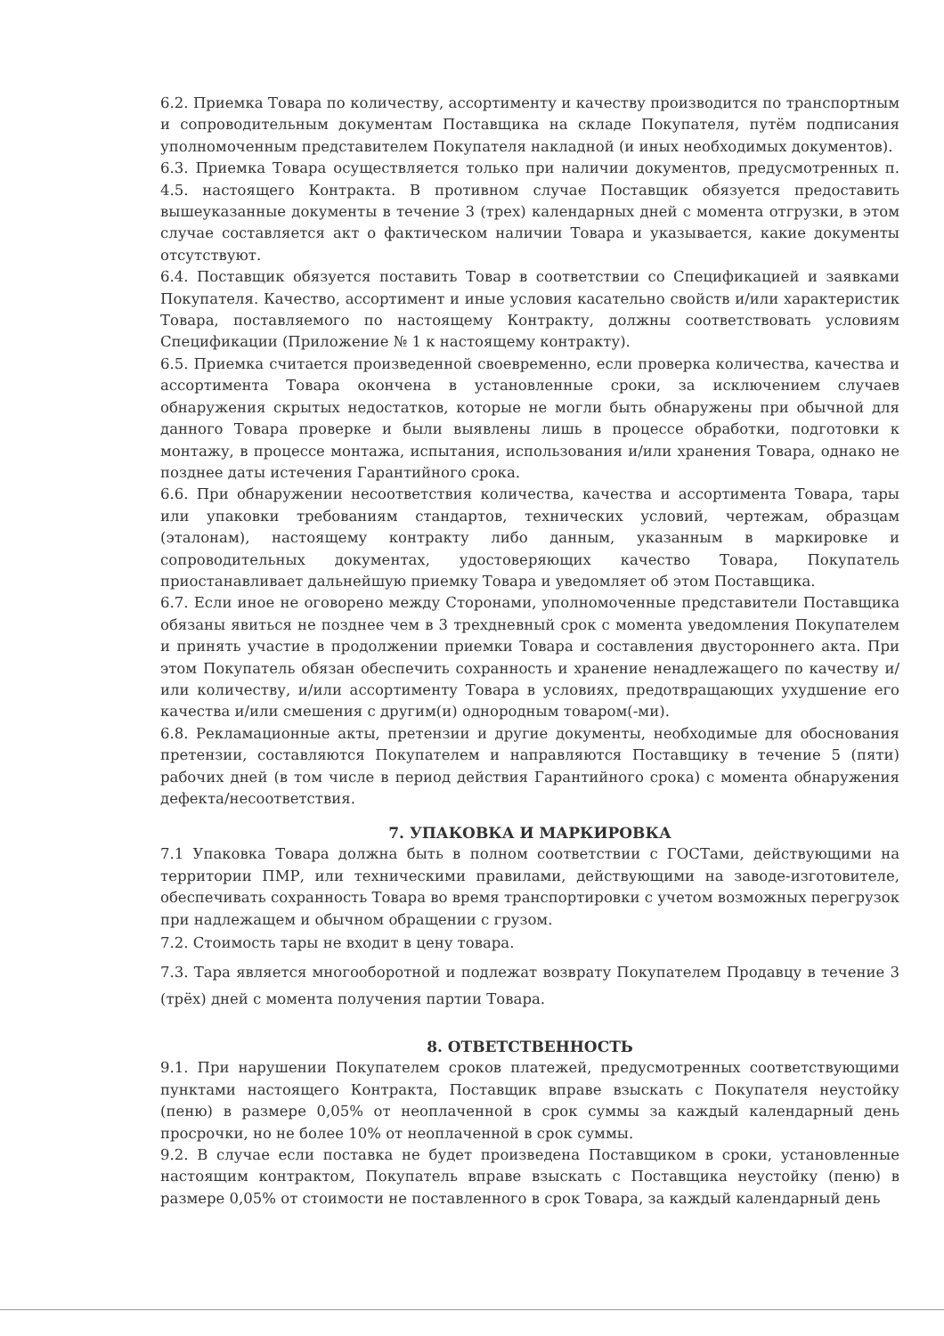6.2. Приемка Товара по количеству, ассортименту и качеству производится по транспортным и сопроводительным документам Поставщика на складе Покупателя, путём подписания уполномоченным представителем Покупателя накладной (и иных необходимых документов).
6.3. Приемка Товара осуществляется только при наличии документов, предусмотренных п. 4.5. настоящего Контракта. В противном случае Поставщик обязуется предоставить вышеуказанные документы в течение 3 (трех) календарных дней с момента отгрузки, в этом случае составляется акт о фактическом наличии Товара и указывается, какие документы отсутствуют.
6.4. Поставщик обязуется поставить Товар в соответствии со Спецификацией и заявками Покупателя. Качество, ассортимент и иные условия касательно свойств и/или характеристик Товара, поставляемого по настоящему Контракту, должны соответствовать условиям Спецификации (Приложение № 1 к настоящему контракту).
6.5. Приемка считается произведенной своевременно, если проверка количества, качества и ассортимента Товара окончена в установленные сроки, за исключением случаев обнаружения скрытых недостатков, которые не могли быть обнаружены при обычной для данного Товара проверке и были выявлены лишь в процессе обработки, подготовки к монтажу, в процессе монтажа, испытания, использования и/или хранения Товара, однако не позднее даты истечения Гарантийного срока.
6.6. При обнаружении несоответствия количества, качества и ассортимента Товара, тары или упаковки требованиям стандартов, технических условий, чертежам, образцам (эталонам), настоящему контракту либо данным, указанным в маркировке и сопроводительных документах, удостоверяющих качество Товара, Покупатель приостанавливает дальнейшую приемку Товара и уведомляет об этом Поставщика.
6.7. Если иное не оговорено между Сторонами, уполномоченные представители Поставщика обязаны явиться не позднее чем в 3 трехдневный срок с момента уведомления Покупателем и принять участие в продолжении приемки Товара и составления двустороннего акта. При этом Покупатель обязан обеспечить сохранность и хранение ненадлежащего по качеству и/или количеству, и/или ассортименту Товара в условиях, предотвращающих ухудшение его качества и/или смешения с другим(и) однородным товаром(-ми).
6.8. Рекламационные акты, претензии и другие документы, необходимые для обоснования претензии, составляются Покупателем и направляются Поставщику в течение 5 (пяти) рабочих дней (в том числе в период действия Гарантийного срока) с момента обнаружения дефекта/несоответствия.
7. УПАКОВКА И МАРКИРОВКА
7.1 Упаковка Товара должна быть в полном соответствии с ГОСТами, действующими на территории ПМР, или техническими правилами, действующими на заводе-изготовителе, обеспечивать сохранность Товара во время транспортировки с учетом возможных перегрузок при надлежащем и обычном обращении с грузом.
7.2. Стоимость тары не входит в цену товара.
7.3. Тара является многооборотной и подлежат возврату Покупателем Продавцу в течение 3 (трёх) дней с момента получения партии Товара.
8. ОТВЕТСТВЕННОСТЬ
9.1. При нарушении Покупателем сроков платежей, предусмотренных соответствующими пунктами настоящего Контракта, Поставщик вправе взыскать с Покупателя неустойку (пеню) в размере 0,05% от неоплаченной в срок суммы за каждый календарный день просрочки, но не более 10% от неоплаченной в срок суммы.
9.2. В случае если поставка не будет произведена Поставщиком в сроки, установленные настоящим контрактом, Покупатель вправе взыскать с Поставщика неустойку (пеню) в размере 0,05% от стоимости не поставленного в срок Товара, за каждый календарный день